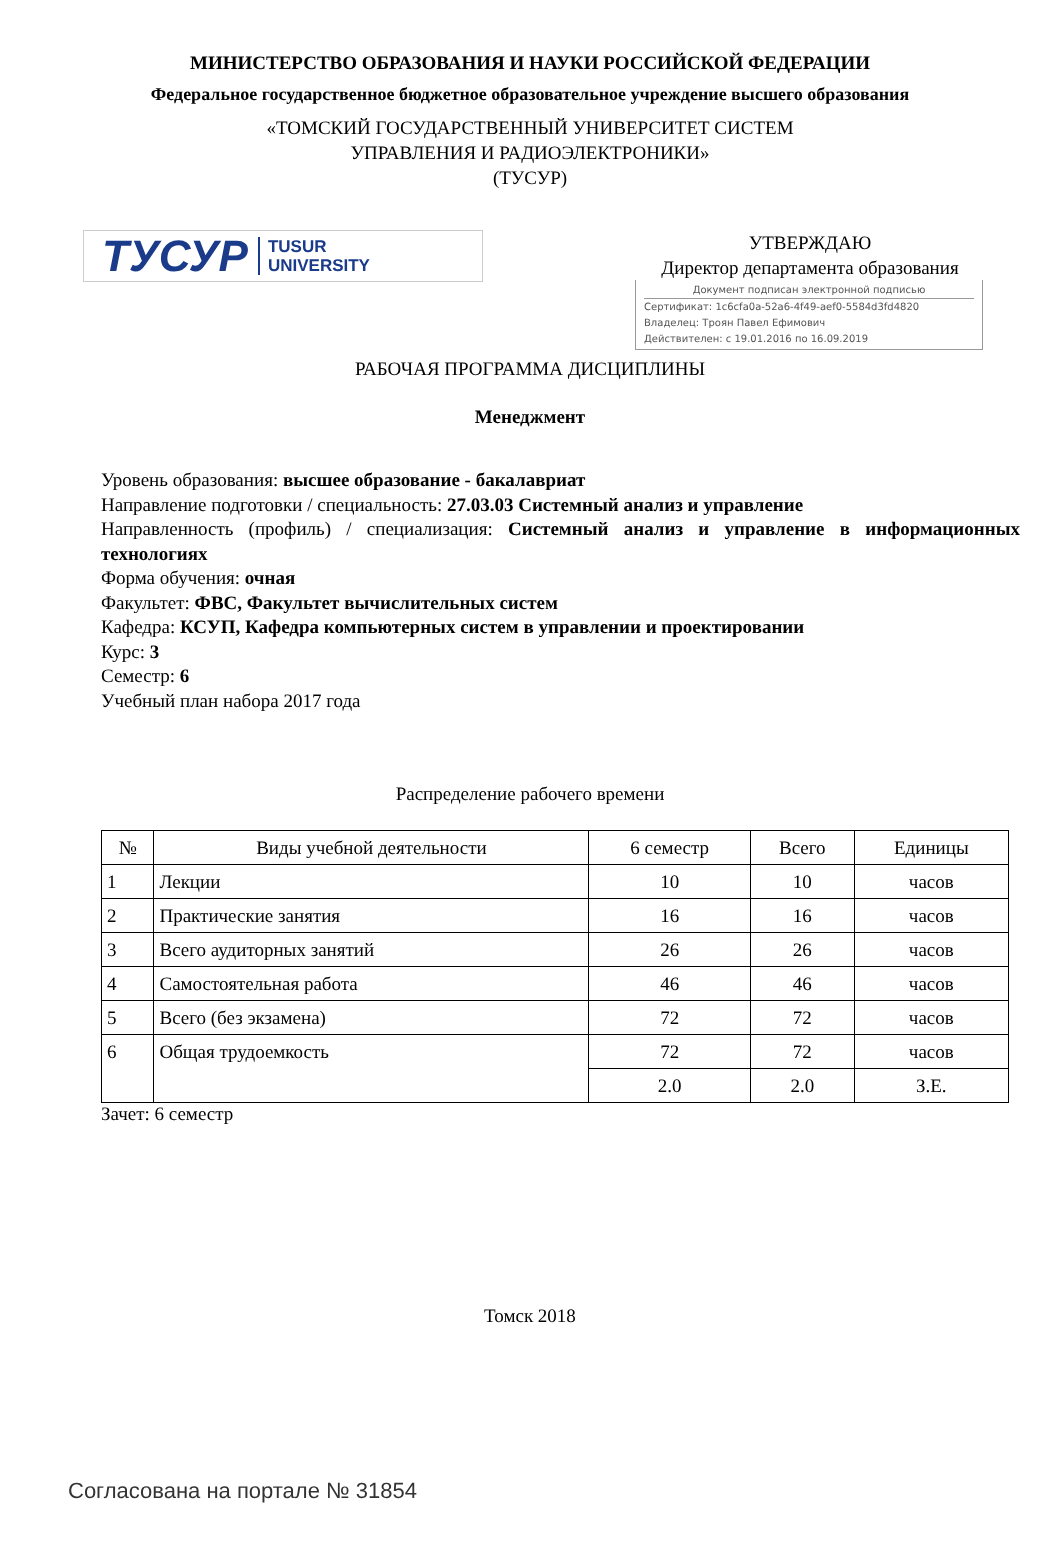МИНИСТЕРСТВО ОБРАЗОВАНИЯ И НАУКИ РОССИЙСКОЙ ФЕДЕРАЦИИ
Федеральное государственное бюджетное образовательное учреждение высшего образования
«ТОМСКИЙ ГОСУДАРСТВЕННЫЙ УНИВЕРСИТЕТ СИСТЕМ
УПРАВЛЕНИЯ И РАДИОЭЛЕКТРОНИКИ»
(ТУСУР)
ТУСУР TUSUR
UNIVERSITY
УТВЕРЖДАЮ
Директор департамента образования
Документ подписан электронной подписью
Сертификат: 1c6cfa0a-52a6-4f49-aef0-5584d3fd4820
Владелец: Троян Павел Ефимович
Действителен: с 19.01.2016 по 16.09.2019
РАБОЧАЯ ПРОГРАММА ДИСЦИПЛИНЫ
Менеджмент
Уровень образования: высшее образование - бакалавриат
Направление подготовки / специальность: 27.03.03 Системный анализ и управление
Направленность (профиль) / специализация: Системный анализ и управление в информационных технологиях
Форма обучения: очная
Факультет: ФВС, Факультет вычислительных систем
Кафедра: КСУП, Кафедра компьютерных систем в управлении и проектировании
Курс: 3
Семестр: 6
Учебный план набора 2017 года
Распределение рабочего времени
| № | Виды учебной деятельности | 6 семестр | Всего | Единицы |
| --- | --- | --- | --- | --- |
| 1 | Лекции | 10 | 10 | часов |
| 2 | Практические занятия | 16 | 16 | часов |
| 3 | Всего аудиторных занятий | 26 | 26 | часов |
| 4 | Самостоятельная работа | 46 | 46 | часов |
| 5 | Всего (без экзамена) | 72 | 72 | часов |
| 6 | Общая трудоемкость | 72 | 72 | часов |
| | | 2.0 | 2.0 | З.Е. |
Зачет: 6 семестр
Томск 2018
Согласована на портале № 31854